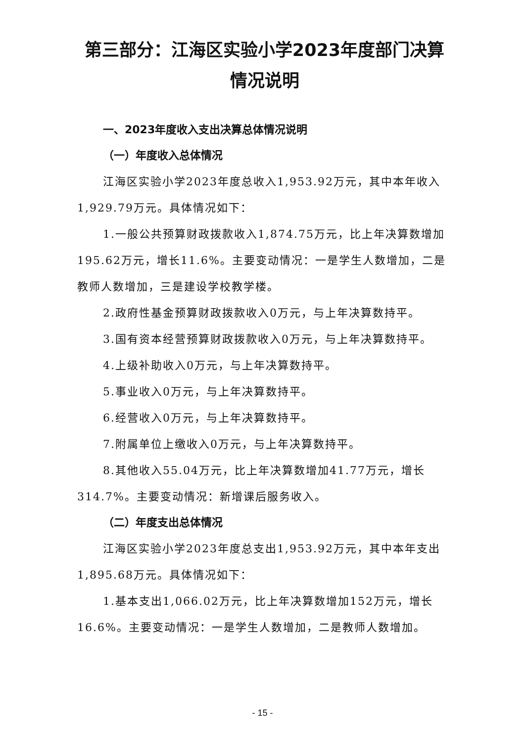第三部分：江海区实验小学2023年度部门决算情况说明
一、2023年度收入支出决算总体情况说明
（一）年度收入总体情况
江海区实验小学2023年度总收入1,953.92万元，其中本年收入1,929.79万元。具体情况如下：
1.一般公共预算财政拨款收入1,874.75万元，比上年决算数增加195.62万元，增长11.6%。主要变动情况：一是学生人数增加，二是教师人数增加，三是建设学校教学楼。
2.政府性基金预算财政拨款收入0万元，与上年决算数持平。
3.国有资本经营预算财政拨款收入0万元，与上年决算数持平。
4.上级补助收入0万元，与上年决算数持平。
5.事业收入0万元，与上年决算数持平。
6.经营收入0万元，与上年决算数持平。
7.附属单位上缴收入0万元，与上年决算数持平。
8.其他收入55.04万元，比上年决算数增加41.77万元，增长314.7%。主要变动情况：新增课后服务收入。
（二）年度支出总体情况
江海区实验小学2023年度总支出1,953.92万元，其中本年支出1,895.68万元。具体情况如下：
1.基本支出1,066.02万元，比上年决算数增加152万元，增长16.6%。主要变动情况：一是学生人数增加，二是教师人数增加。
- 15 -